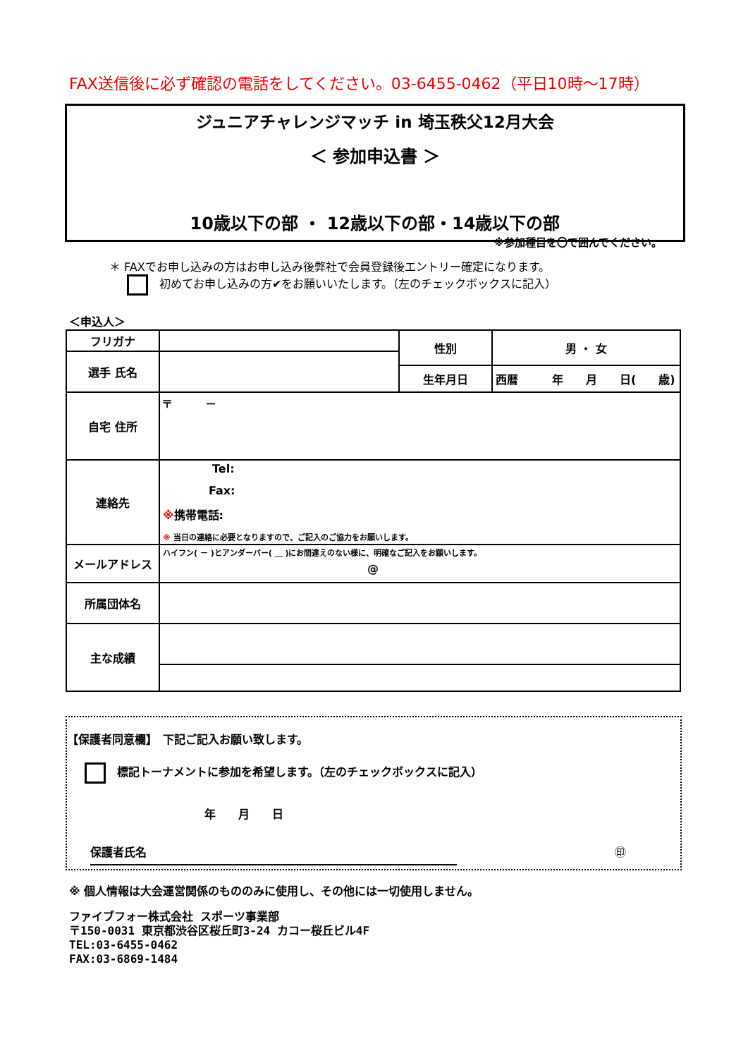FAX送信後に必ず確認の電話をしてください。03-6455-0462（平日10時～17時）
ジュニアチャレンジマッチ in 埼玉秩父12月大会
＜ 参加申込書 ＞
10歳以下の部 ・ 12歳以下の部・14歳以下の部
※参加種目を〇で囲んでください。
＊ FAXでお申し込みの方はお申し込み後弊社で会員登録後エントリー確定になります。
初めてお申し込みの方✔をお願いいたします。（左のチェックボックスに記入）
＜申込人＞
| フリガナ | | 性別 | 男 ・ 女 |
| 選手 氏名 | | | |
| | | 生年月日 | 西暦 年 月 日( 歳) |
| 自宅 住所 | 〒 － | | |
| 連絡先 | Tel: Fax: ※ 携帯電話: ※ 当日の連絡に必要となりますので、ご記入のご協力をお願いします。 | | |
| メールアドレス | ハイフン( － )とアンダーバー( ＿ )にお間違えのない様に、明確なご記入をお願いします。 @ | | |
| 所属団体名 | | | |
| 主な成績 | | | |
【保護者同意欄】　下記ご記入お願い致します。
標記トーナメントに参加を希望します。（左のチェックボックスに記入）
年　　月　　日
保護者氏名 ㊞
※ 個人情報は大会運営関係のもののみに使用し、その他には一切使用しません。
ファイブフォー株式会社 スポーツ事業部
〒150-0031 東京都渋谷区桜丘町3-24 カコー桜丘ビル4F
TEL:03-6455-0462
FAX:03-6869-1484